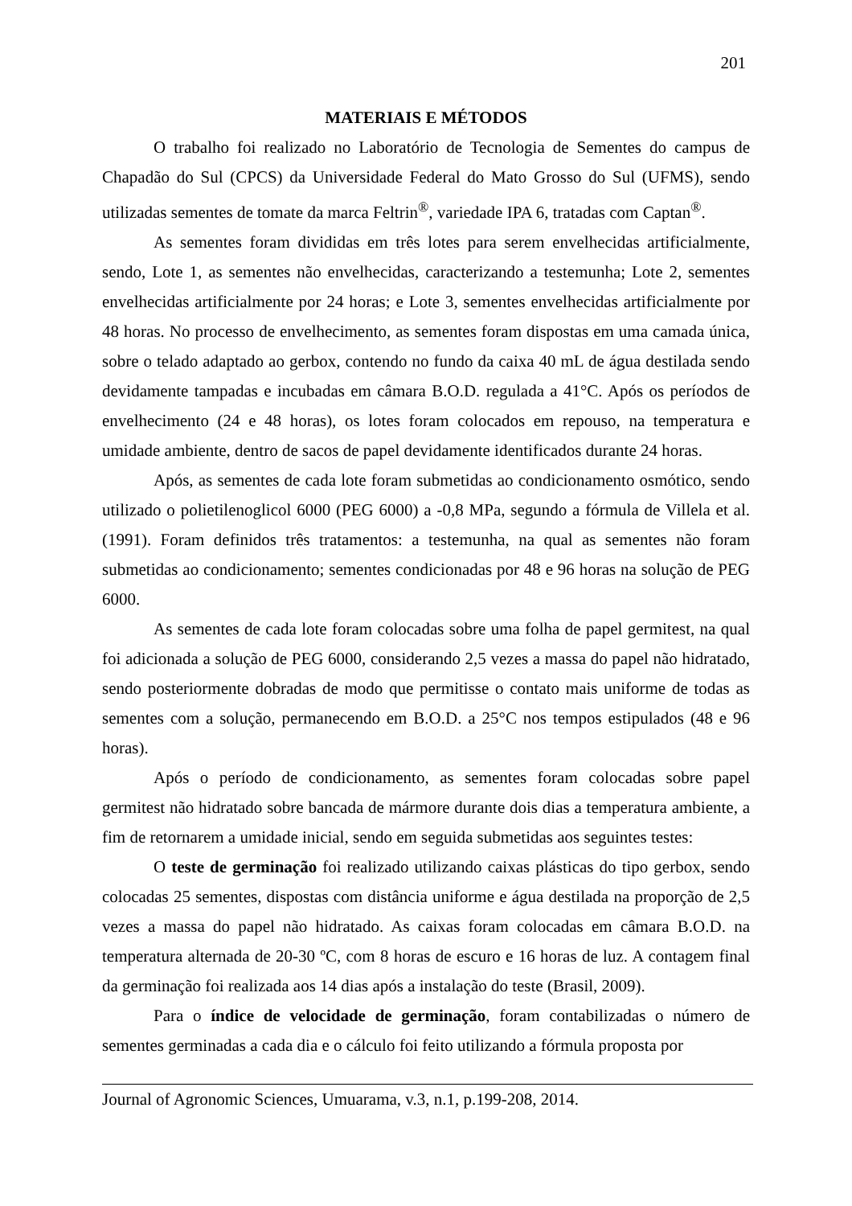201
MATERIAIS E MÉTODOS
O trabalho foi realizado no Laboratório de Tecnologia de Sementes do campus de Chapadão do Sul (CPCS) da Universidade Federal do Mato Grosso do Sul (UFMS), sendo utilizadas sementes de tomate da marca Feltrin<sup>®</sup>, variedade IPA 6, tratadas com Captan<sup>®</sup>.
As sementes foram divididas em três lotes para serem envelhecidas artificialmente, sendo, Lote 1, as sementes não envelhecidas, caracterizando a testemunha; Lote 2, sementes envelhecidas artificialmente por 24 horas; e Lote 3, sementes envelhecidas artificialmente por 48 horas. No processo de envelhecimento, as sementes foram dispostas em uma camada única, sobre o telado adaptado ao gerbox, contendo no fundo da caixa 40 mL de água destilada sendo devidamente tampadas e incubadas em câmara B.O.D. regulada a 41°C. Após os períodos de envelhecimento (24 e 48 horas), os lotes foram colocados em repouso, na temperatura e umidade ambiente, dentro de sacos de papel devidamente identificados durante 24 horas.
Após, as sementes de cada lote foram submetidas ao condicionamento osmótico, sendo utilizado o polietilenoglicol 6000 (PEG 6000) a -0,8 MPa, segundo a fórmula de Villela et al. (1991). Foram definidos três tratamentos: a testemunha, na qual as sementes não foram submetidas ao condicionamento; sementes condicionadas por 48 e 96 horas na solução de PEG 6000.
As sementes de cada lote foram colocadas sobre uma folha de papel germitest, na qual foi adicionada a solução de PEG 6000, considerando 2,5 vezes a massa do papel não hidratado, sendo posteriormente dobradas de modo que permitisse o contato mais uniforme de todas as sementes com a solução, permanecendo em B.O.D. a 25°C nos tempos estipulados (48 e 96 horas).
Após o período de condicionamento, as sementes foram colocadas sobre papel germitest não hidratado sobre bancada de mármore durante dois dias a temperatura ambiente, a fim de retornarem a umidade inicial, sendo em seguida submetidas aos seguintes testes:
O teste de germinação foi realizado utilizando caixas plásticas do tipo gerbox, sendo colocadas 25 sementes, dispostas com distância uniforme e água destilada na proporção de 2,5 vezes a massa do papel não hidratado. As caixas foram colocadas em câmara B.O.D. na temperatura alternada de 20-30 ºC, com 8 horas de escuro e 16 horas de luz. A contagem final da germinação foi realizada aos 14 dias após a instalação do teste (Brasil, 2009).
Para o índice de velocidade de germinação, foram contabilizadas o número de sementes germinadas a cada dia e o cálculo foi feito utilizando a fórmula proposta por
Journal of Agronomic Sciences, Umuarama, v.3, n.1, p.199-208, 2014.